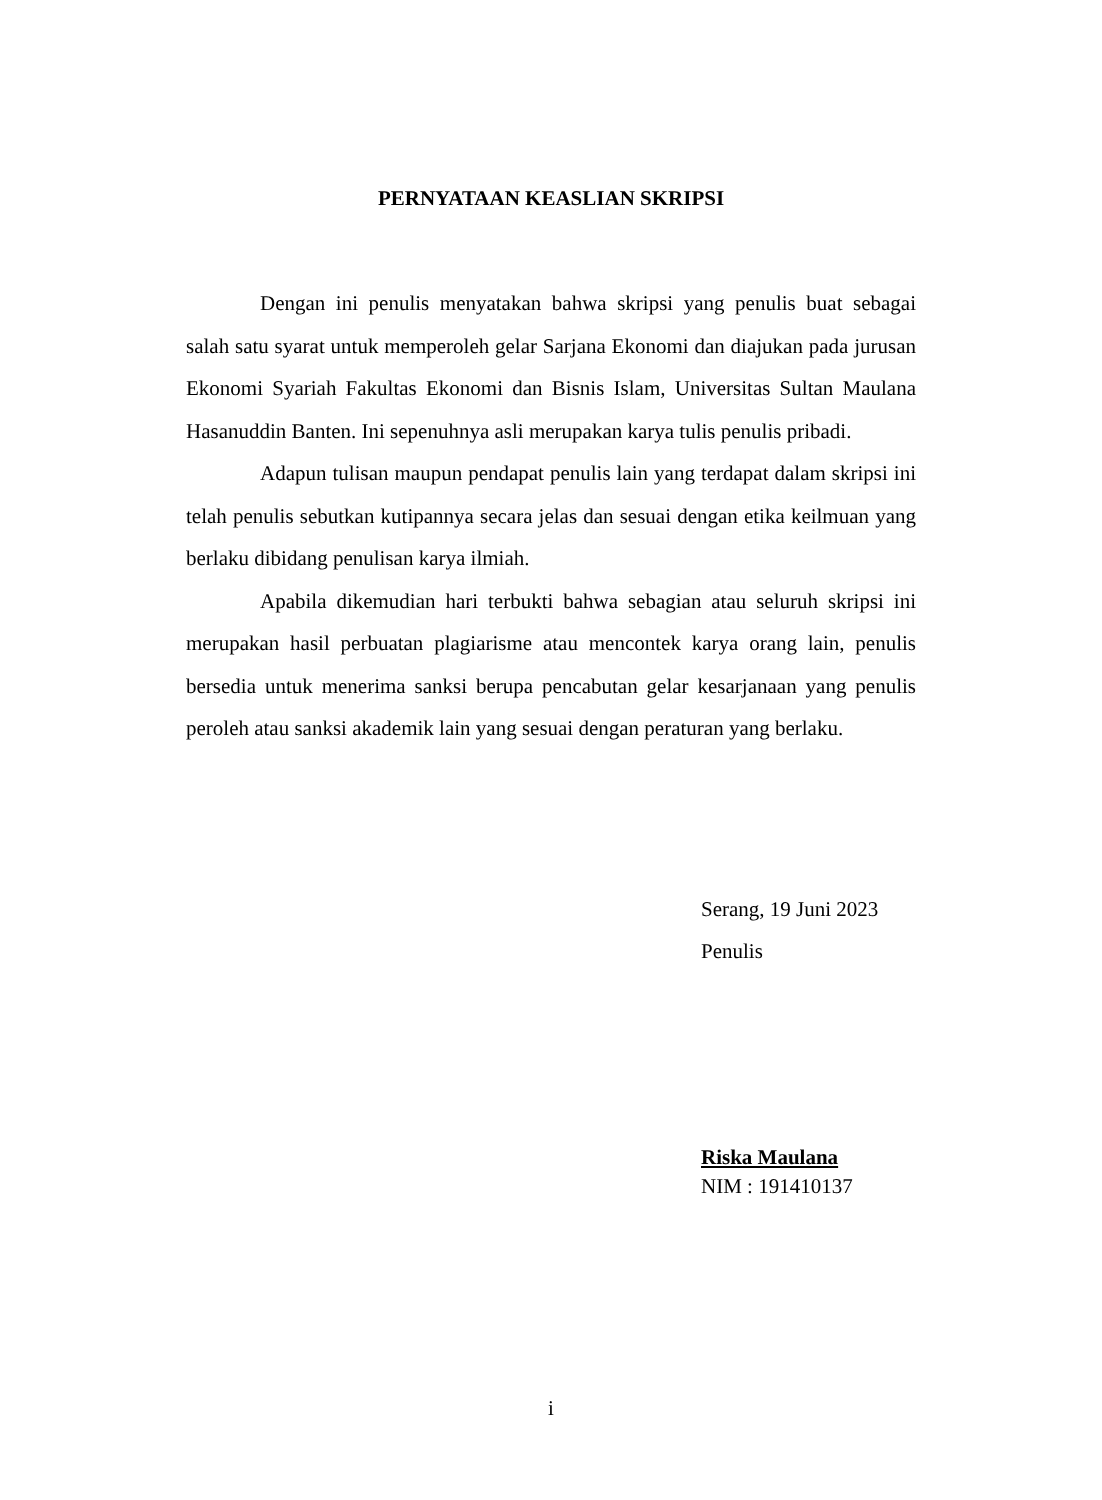PERNYATAAN KEASLIAN SKRIPSI
Dengan ini penulis menyatakan bahwa skripsi yang penulis buat sebagai salah satu syarat untuk memperoleh gelar Sarjana Ekonomi dan diajukan pada jurusan Ekonomi Syariah Fakultas Ekonomi dan Bisnis Islam, Universitas Sultan Maulana Hasanuddin Banten. Ini sepenuhnya asli merupakan karya tulis penulis pribadi.
Adapun tulisan maupun pendapat penulis lain yang terdapat dalam skripsi ini telah penulis sebutkan kutipannya secara jelas dan sesuai dengan etika keilmuan yang berlaku dibidang penulisan karya ilmiah.
Apabila dikemudian hari terbukti bahwa sebagian atau seluruh skripsi ini merupakan hasil perbuatan plagiarisme atau mencontek karya orang lain, penulis bersedia untuk menerima sanksi berupa pencabutan gelar kesarjanaan yang penulis peroleh atau sanksi akademik lain yang sesuai dengan peraturan yang berlaku.
Serang, 19 Juni 2023
Penulis
Riska Maulana
NIM : 191410137
i